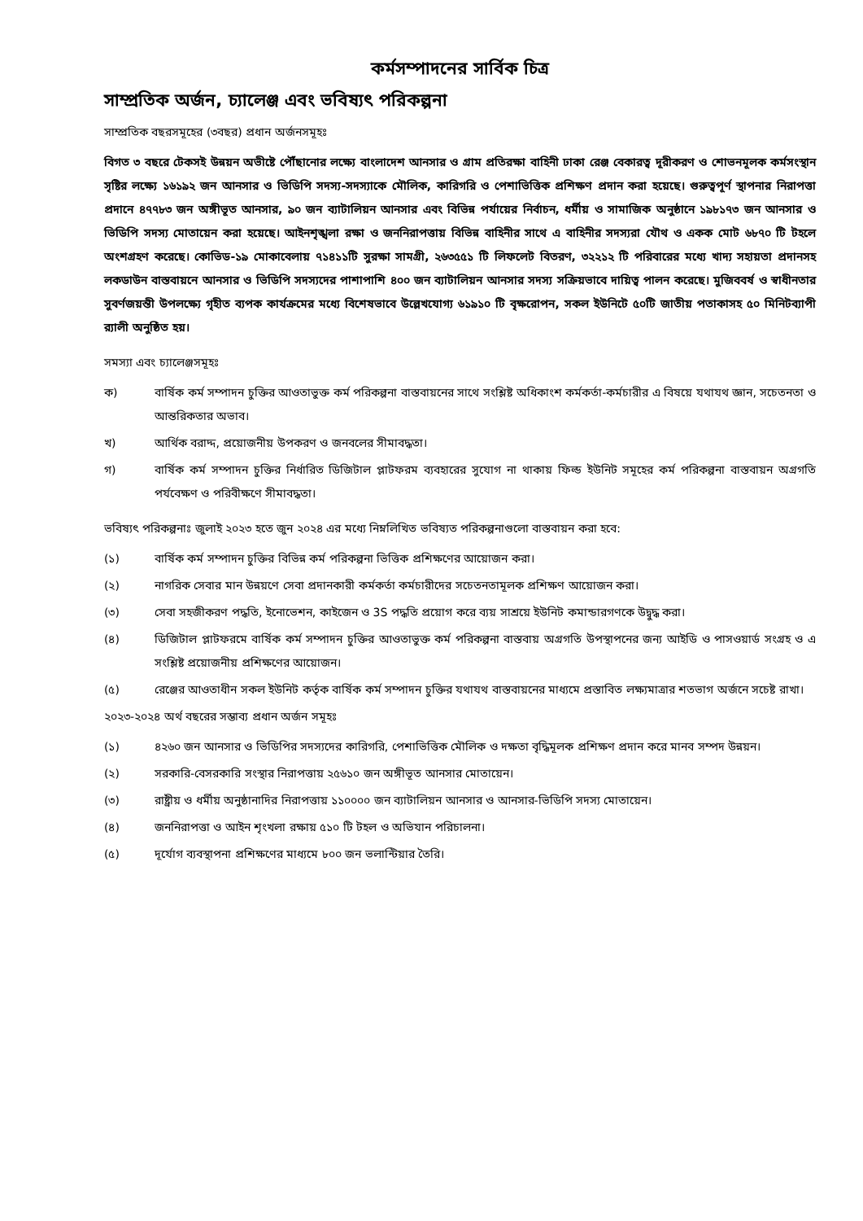কর্মসম্পাদনের সার্বিক চিত্র
সাম্প্রতিক অর্জন, চ্যালেঞ্জ এবং ভবিষ্যৎ পরিকল্পনা
সাম্প্রতিক বছরসমূহের (৩বছর) প্রধান অর্জনসমূহঃ
বিগত ৩ বছরে টেকসই উন্নয়ন অভীষ্টে পৌঁছানোর লক্ষ্যে বাংলাদেশ আনসার ও গ্রাম প্রতিরক্ষা বাহিনী ঢাকা রেঞ্জ বেকারত্ব দূরীকরণ ও শোভনমূলক কর্মসংস্থান সৃষ্টির লক্ষ্যে ১৬১৯২ জন আনসার ও ভিডিপি সদস্য-সদস্যাকে মৌলিক, কারিগরি ও পেশাভিত্তিক প্রশিক্ষণ প্রদান করা হয়েছে। গুরুত্বপূর্ণ স্থাপনার নিরাপত্তা প্রদানে ৪৭৭৮৩ জন অঙ্গীভূত আনসার, ৯০ জন ব্যাটালিয়ন আনসার এবং বিভিন্ন পর্যায়ের নির্বাচন, ধর্মীয় ও সামাজিক অনুষ্ঠানে ১৯৮১৭৩ জন আনসার ও ভিডিপি সদস্য মোতায়েন করা হয়েছে। আইনশৃঙ্খলা রক্ষা ও জননিরাপত্তায় বিভিন্ন বাহিনীর সাথে এ বাহিনীর সদস্যরা যৌথ ও একক মোট ৬৮৭০ টি টহলে অংশগ্রহণ করেছে। কোভিড-১৯ মোকাবেলায় ৭১৪১১টি সুরক্ষা সামগ্রী, ২৬৩৫৫১ টি লিফলেট বিতরণ, ৩২২১২ টি পরিবারের মধ্যে খাদ্য সহায়তা প্রদানসহ লকডাউন বাস্তবায়নে আনসার ও ভিডিপি সদস্যদের পাশাপাশি ৪০০ জন ব্যাটালিয়ন আনসার সদস্য সক্রিয়ভাবে দায়িত্ব পালন করেছে। মুজিববর্ষ ও স্বাধীনতার সুবর্ণজয়ন্তী উপলক্ষ্যে গৃহীত ব্যপক কার্যক্রমের মধ্যে বিশেষভাবে উল্লেখযোগ্য ৬১৯১০ টি বৃক্ষরোপন, সকল ইউনিটে ৫০টি জাতীয় পতাকাসহ ৫০ মিনিটব্যাপী র‍্যালী অনুষ্ঠিত হয়।
সমস্যা এবং চ্যালেঞ্জসমূহঃ
ক) বার্ষিক কর্ম সম্পাদন চুক্তির আওতাভুক্ত কর্ম পরিকল্পনা বাস্তবায়নের সাথে সংশ্লিষ্ট অধিকাংশ কর্মকর্তা-কর্মচারীর এ বিষয়ে যথাযথ জ্ঞান, সচেতনতা ও আন্তরিকতার অভাব।
খ) আর্থিক বরাদ্দ, প্রয়োজনীয় উপকরণ ও জনবলের সীমাবদ্ধতা।
গ) বার্ষিক কর্ম সম্পাদন চুক্তির নির্ধারিত ডিজিটাল প্লাটফরম ব্যবহারের সুযোগ না থাকায় ফিল্ড ইউনিট সমূহের কর্ম পরিকল্পনা বাস্তবায়ন অগ্রগতি পর্যবেক্ষণ ও পরিবীক্ষণে সীমাবদ্ধতা।
ভবিষ্যৎ পরিকল্পনাঃ জুলাই ২০২৩ হতে জুন ২০২৪ এর মধ্যে নিম্নলিখিত ভবিষ্যত পরিকল্পনাগুলো বাস্তবায়ন করা হবে:
(১) বার্ষিক কর্ম সম্পাদন চুক্তির বিভিন্ন কর্ম পরিকল্পনা ভিত্তিক প্রশিক্ষণের আয়োজন করা।
(২) নাগরিক সেবার মান উন্নয়ণে সেবা প্রদানকারী কর্মকর্তা কর্মচারীদের সচেতনতামূলক প্রশিক্ষণ আয়োজন করা।
(৩) সেবা সহজীকরণ পদ্ধতি, ইনোভেশন, কাইজেন ও 3S পদ্ধতি প্রয়োগ করে ব্যয় সাশ্রয়ে ইউনিট কমান্ডারগণকে উদ্বুদ্ধ করা।
(৪) ডিজিটাল প্লাটফরমে বার্ষিক কর্ম সম্পাদন চুক্তির আওতাভুক্ত কর্ম পরিকল্পনা বাস্তবায় অগ্রগতি উপস্থাপনের জন্য আইডি ও পাসওয়ার্ড সংগ্রহ ও এ সংশ্লিষ্ট প্রয়োজনীয় প্রশিক্ষণের আয়োজন।
(৫) রেঞ্জের আওতাধীন সকল ইউনিট কর্তৃক বার্ষিক কর্ম সম্পাদন চুক্তির যথাযথ বাস্তবায়নের মাধ্যমে প্রস্তাবিত লক্ষ্যমাত্রার শতভাগ অর্জনে সচেষ্ট রাখা।
২০২৩-২০২৪ অর্থ বছরের সম্ভাব্য প্রধান অর্জন সমূহঃ
(১) ৪২৬০ জন আনসার ও ভিডিপির সদস্যদের কারিগরি, পেশাভিত্তিক মৌলিক ও দক্ষতা বৃদ্ধিমূলক প্রশিক্ষণ প্রদান করে মানব সম্পদ উন্নয়ন।
(২) সরকারি-বেসরকারি সংস্থার নিরাপত্তায় ২৫৬১০ জন অঙ্গীভূত আনসার মোতায়েন।
(৩) রাষ্ট্রীয় ও ধর্মীয় অনুষ্ঠানাদির নিরাপত্তায় ১১০০০০ জন ব্যাটালিয়ন আনসার ও আনসার-ভিডিপি সদস্য মোতায়েন।
(৪) জননিরাপত্তা ও আইন শৃংখলা রক্ষায় ৫১০ টি টহল ও অভিযান পরিচালনা।
(৫) দূর্যোগ ব্যবস্থাপনা প্রশিক্ষণের মাধ্যমে ৮০০ জন ভলান্টিয়ার তৈরি।